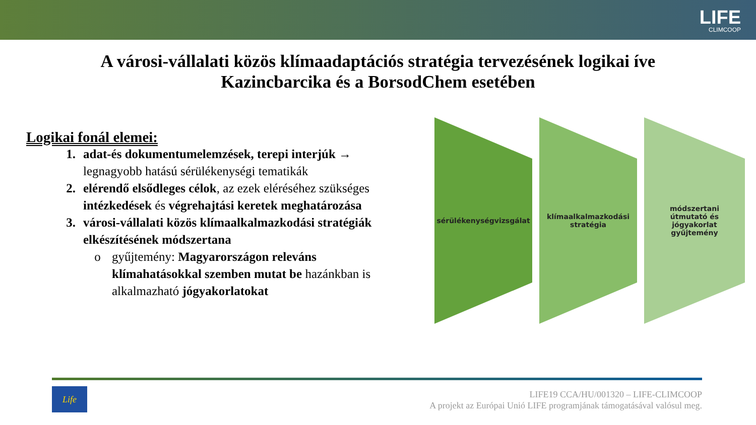LIFE
CLIMCOOP
A városi-vállalati közös klímaadaptációs stratégia tervezésének logikai íve
Kazincbarcika és a BorsodChem esetében
Logikai fonál elemei:
1. adat-és dokumentumelemzések, terepi interjúk → legnagyobb hatású sérülékenységi tematikák
2. elérendő elsődleges célok, az ezek eléréséhez szükséges intézkedések és végrehajtási keretek meghatározása
3. városi-vállalati közös klímaalkalmazkodási stratégiák elkészítésének módszertana
o gyűjtemény: Magyarországon releváns klímahatásokkal szemben mutat be hazánkban is alkalmazható jógyakorlatokat
sérülékenységvizsgálat klímaalkalmazkodási
stratégia
módszertani
útmutató és
jógyakorlat
gyűjtemény
Life
LIFE19 CCA/HU/001320 – LIFE-CLIMCOOP
A projekt az Európai Unió LIFE programjának támogatásával valósul meg.